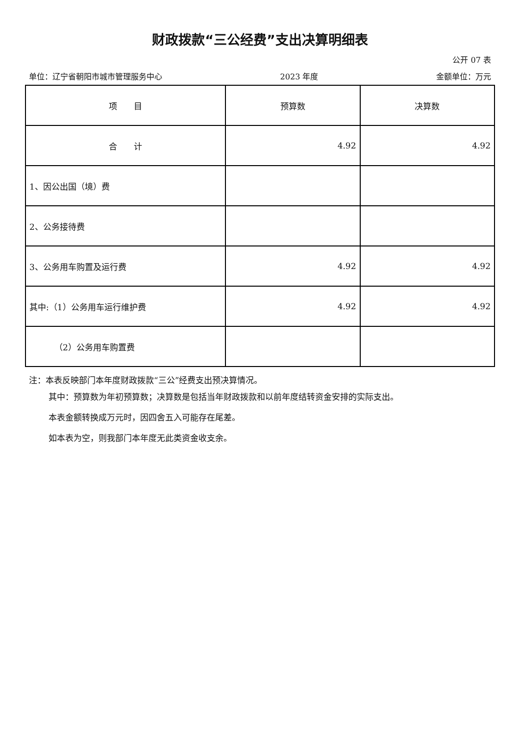财政拨款“三公经费”支出决算明细表
公开 07 表
单位：辽宁省朝阳市城市管理服务中心 2023 年度 金额单位：万元
| 项 目 | 预算数 | 决算数 |
| --- | --- | --- |
| 合 计 | 4.92 | 4.92 |
| 1、因公出国（境）费 | | |
| 2、公务接待费 | | |
| 3、公务用车购置及运行费 | 4.92 | 4.92 |
| 其中:（1）公务用车运行维护费 | 4.92 | 4.92 |
| （2）公务用车购置费 | | |
注：本表反映部门本年度财政拨款“三公”经费支出预决算情况。
其中：预算数为年初预算数；决算数是包括当年财政拨款和以前年度结转资金安排的实际支出。
本表金额转换成万元时，因四舍五入可能存在尾差。
如本表为空，则我部门本年度无此类资金收支余。